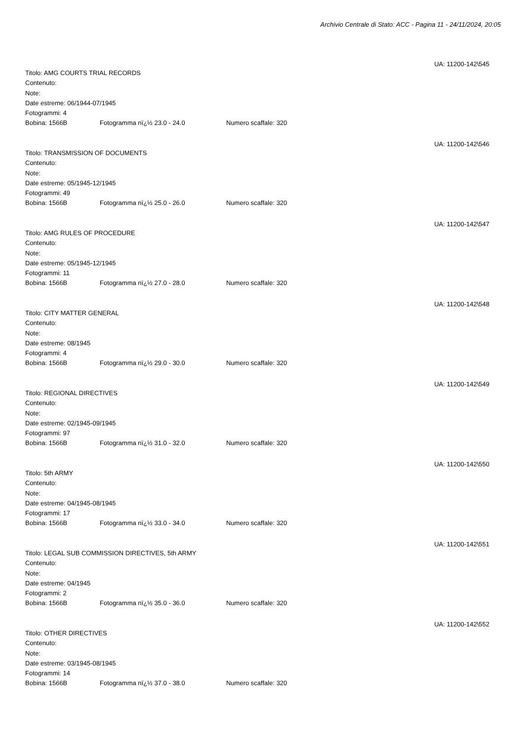Archivio Centrale di Stato: ACC - Pagina 11 - 24/11/2024, 20:05
UA: 11200-142\545
Titolo: AMG COURTS TRIAL RECORDS
Contenuto:
Note:
Date estreme: 06/1944-07/1945
Fotogrammi: 4
Bobina: 1566B Fotogramma nï¿½ 23.0 - 24.0 Numero scaffale: 320
UA: 11200-142\546
Titolo: TRANSMISSION OF DOCUMENTS
Contenuto:
Note:
Date estreme: 05/1945-12/1945
Fotogrammi: 49
Bobina: 1566B Fotogramma nï¿½ 25.0 - 26.0 Numero scaffale: 320
UA: 11200-142\547
Titolo: AMG RULES OF PROCEDURE
Contenuto:
Note:
Date estreme: 05/1945-12/1945
Fotogrammi: 11
Bobina: 1566B Fotogramma nï¿½ 27.0 - 28.0 Numero scaffale: 320
UA: 11200-142\548
Titolo: CITY MATTER GENERAL
Contenuto:
Note:
Date estreme: 08/1945
Fotogrammi: 4
Bobina: 1566B Fotogramma nï¿½ 29.0 - 30.0 Numero scaffale: 320
UA: 11200-142\549
Titolo: REGIONAL DIRECTIVES
Contenuto:
Note:
Date estreme: 02/1945-09/1945
Fotogrammi: 97
Bobina: 1566B Fotogramma nï¿½ 31.0 - 32.0 Numero scaffale: 320
UA: 11200-142\550
Titolo: 5th ARMY
Contenuto:
Note:
Date estreme: 04/1945-08/1945
Fotogrammi: 17
Bobina: 1566B Fotogramma nï¿½ 33.0 - 34.0 Numero scaffale: 320
UA: 11200-142\551
Titolo: LEGAL SUB COMMISSION DIRECTIVES, 5th ARMY
Contenuto:
Note:
Date estreme: 04/1945
Fotogrammi: 2
Bobina: 1566B Fotogramma nï¿½ 35.0 - 36.0 Numero scaffale: 320
UA: 11200-142\552
Titolo: OTHER DIRECTIVES
Contenuto:
Note:
Date estreme: 03/1945-08/1945
Fotogrammi: 14
Bobina: 1566B Fotogramma nï¿½ 37.0 - 38.0 Numero scaffale: 320